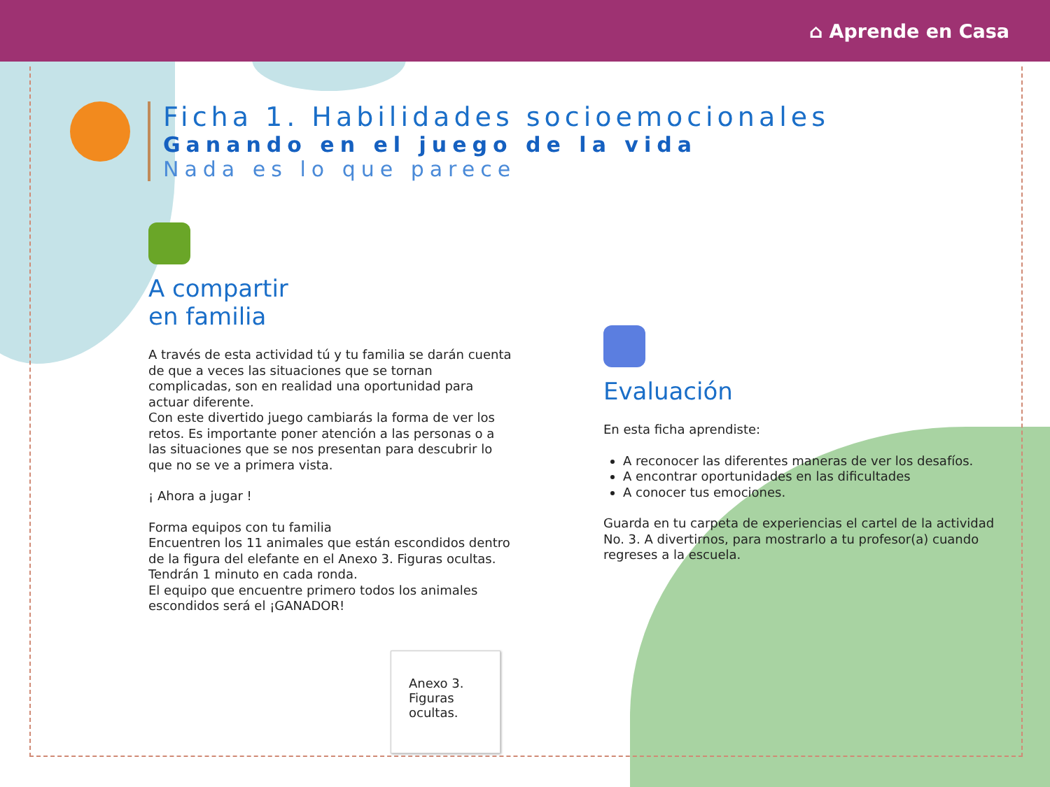⌂ Aprende en Casa
Ficha 1. Habilidades socioemocionales
Ganando en el juego de la vida
Nada es lo que parece
A compartir
en familia
A través de esta actividad tú y tu familia se darán cuenta de que a veces las situaciones que se tornan complicadas, son en realidad una oportunidad para actuar diferente.
Con este divertido juego cambiarás la forma de ver los retos. Es importante poner atención a las personas o a las situaciones que se nos presentan para descubrir lo que no se ve a primera vista.
¡ Ahora a jugar !
Forma equipos con tu familia
Encuentren los 11 animales que están escondidos dentro de la figura del elefante en el Anexo 3. Figuras ocultas.
Tendrán 1 minuto en cada ronda.
El equipo que encuentre primero todos los animales escondidos será el ¡GANADOR!
Anexo 3.
Figuras
ocultas.
Evaluación
En esta ficha aprendiste:
A reconocer las diferentes maneras de ver los desafíos.
A encontrar oportunidades en las dificultades
A conocer tus emociones.
Guarda en tu carpeta de experiencias el cartel de la actividad No. 3. A divertirnos, para mostrarlo a tu profesor(a) cuando regreses a la escuela.